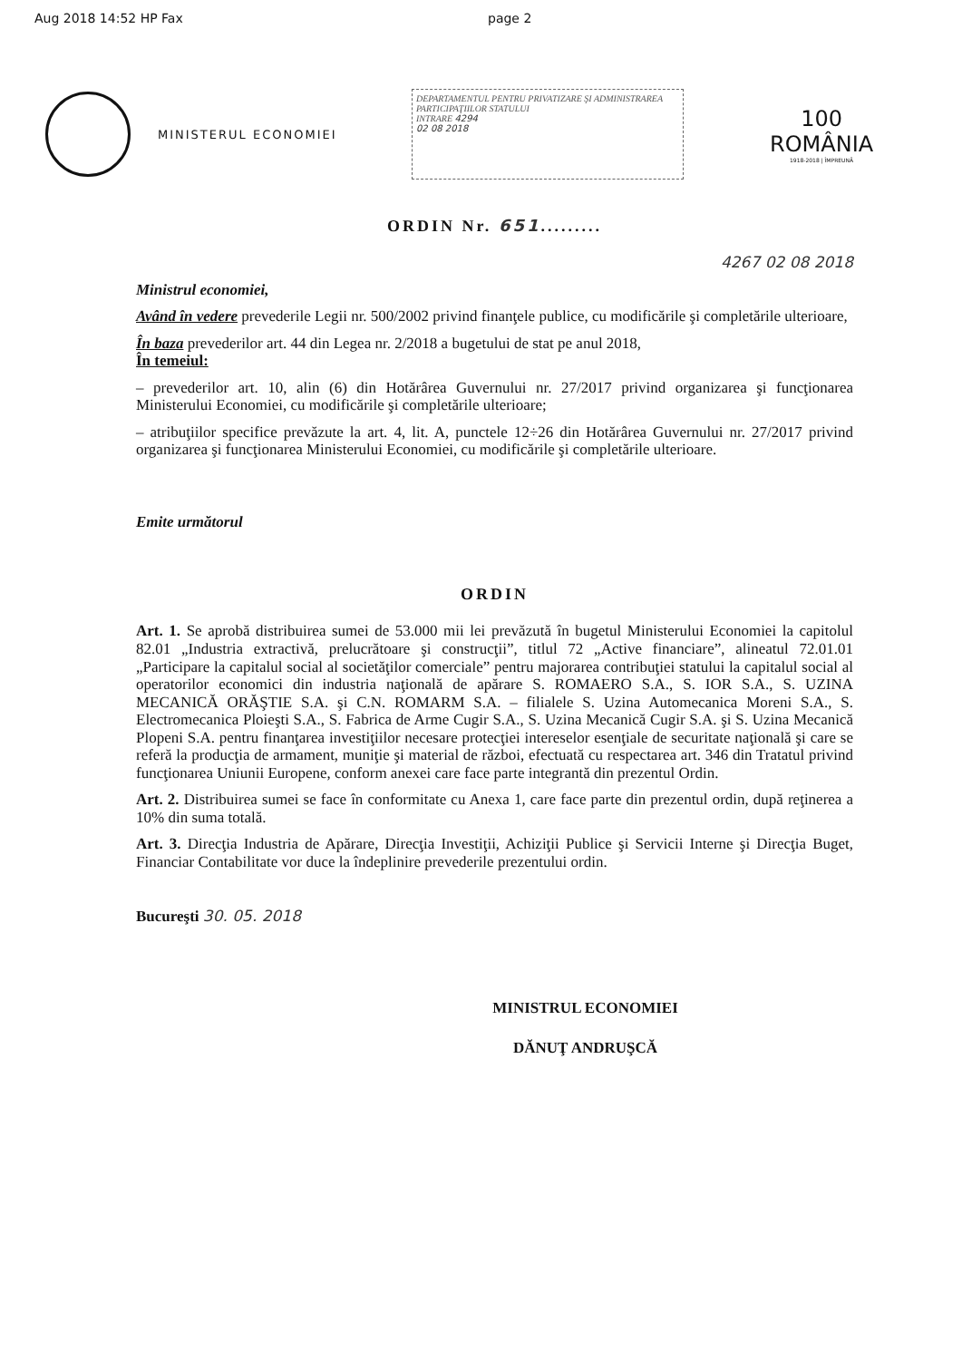Aug 2018 14:52 HP Fax page 2
MINISTERUL ECONOMIEI
DEPARTAMENTUL PENTRU PRIVATIZARE ŞI ADMINISTRAREA PARTICIPAŢIILOR STATULUI
INTRARE 4294
02 08 2018
100
ROMÂNIA
1918-2018 | ÎMPREUNĂ
ORDIN Nr. 651.........
4267 02 08 2018
Ministrul economiei,
Având în vedere prevederile Legii nr. 500/2002 privind finanţele publice, cu modificările şi completările ulterioare,
În baza prevederilor art. 44 din Legea nr. 2/2018 a bugetului de stat pe anul 2018,
În temeiul:
– prevederilor art. 10, alin (6) din Hotărârea Guvernului nr. 27/2017 privind organizarea şi funcţionarea Ministerului Economiei, cu modificările şi completările ulterioare;
– atribuţiilor specifice prevăzute la art. 4, lit. A, punctele 12÷26 din Hotărârea Guvernului nr. 27/2017 privind organizarea şi funcţionarea Ministerului Economiei, cu modificările şi completările ulterioare.
Emite următorul
ORDIN
Art. 1. Se aprobă distribuirea sumei de 53.000 mii lei prevăzută în bugetul Ministerului Economiei la capitolul 82.01 „Industria extractivă, prelucrătoare şi construcţii”, titlul 72 „Active financiare”, alineatul 72.01.01 „Participare la capitalul social al societăţilor comerciale” pentru majorarea contribuţiei statului la capitalul social al operatorilor economici din industria naţională de apărare S. ROMAERO S.A., S. IOR S.A., S. UZINA MECANICĂ ORĂŞTIE S.A. şi C.N. ROMARM S.A. – filialele S. Uzina Automecanica Moreni S.A., S. Electromecanica Ploieşti S.A., S. Fabrica de Arme Cugir S.A., S. Uzina Mecanică Cugir S.A. şi S. Uzina Mecanică Plopeni S.A. pentru finanţarea investiţiilor necesare protecţiei intereselor esenţiale de securitate naţională şi care se referă la producţia de armament, muniţie şi material de război, efectuată cu respectarea art. 346 din Tratatul privind funcţionarea Uniunii Europene, conform anexei care face parte integrantă din prezentul Ordin.
Art. 2. Distribuirea sumei se face în conformitate cu Anexa 1, care face parte din prezentul ordin, după reţinerea a 10% din suma totală.
Art. 3. Direcţia Industria de Apărare, Direcţia Investiţii, Achiziţii Publice şi Servicii Interne şi Direcţia Buget, Financiar Contabilitate vor duce la îndeplinire prevederile prezentului ordin.
Bucureşti 30. 05. 2018
MINISTRUL ECONOMIEI
DĂNUŢ ANDRUŞCĂ